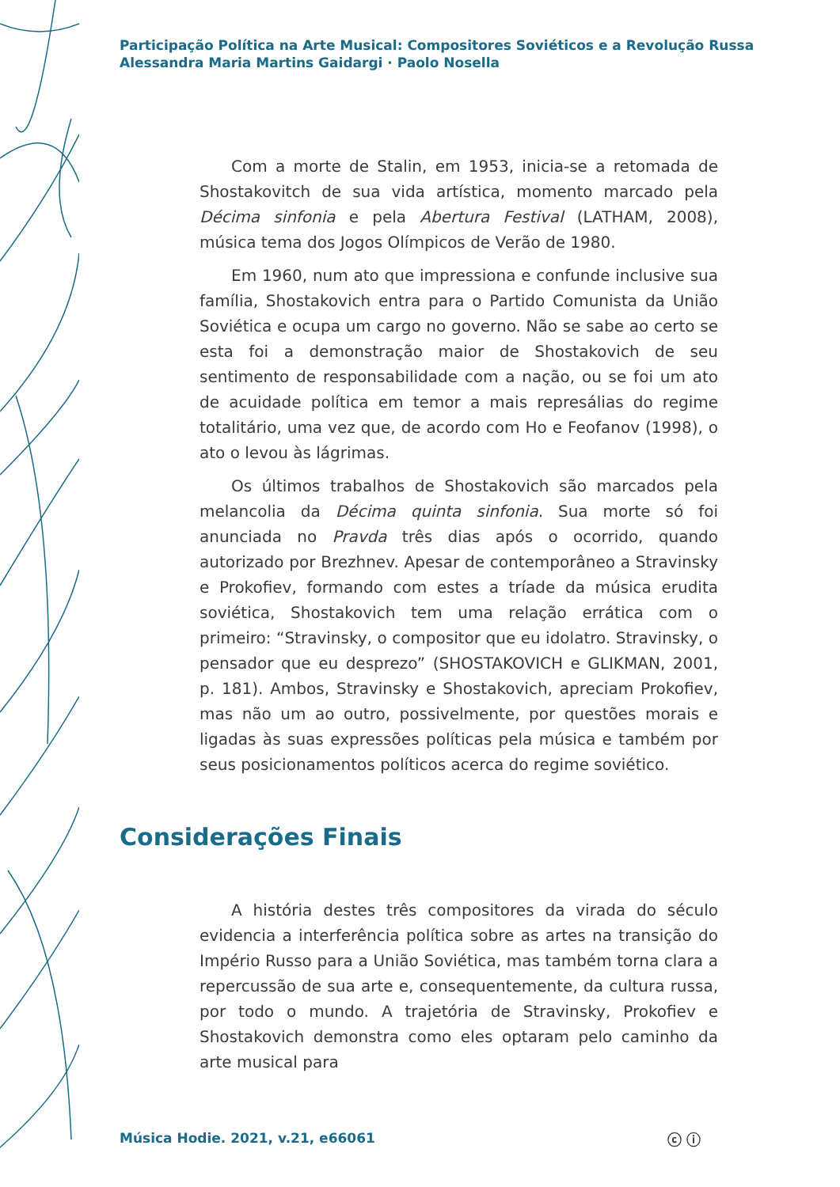Participação Política na Arte Musical: Compositores Soviéticos e a Revolução Russa
Alessandra Maria Martins Gaidargi · Paolo Nosella
Com a morte de Stalin, em 1953, inicia-se a retomada de Shostakovitch de sua vida artística, momento marcado pela Décima sinfonia e pela Abertura Festival (LATHAM, 2008), música tema dos Jogos Olímpicos de Verão de 1980.
Em 1960, num ato que impressiona e confunde inclusive sua família, Shostakovich entra para o Partido Comunista da União Soviética e ocupa um cargo no governo. Não se sabe ao certo se esta foi a demonstração maior de Shostakovich de seu sentimento de responsabilidade com a nação, ou se foi um ato de acuidade política em temor a mais represálias do regime totalitário, uma vez que, de acordo com Ho e Feofanov (1998), o ato o levou às lágrimas.
Os últimos trabalhos de Shostakovich são marcados pela melancolia da Décima quinta sinfonia. Sua morte só foi anunciada no Pravda três dias após o ocorrido, quando autorizado por Brezhnev. Apesar de contemporâneo a Stravinsky e Prokofiev, formando com estes a tríade da música erudita soviética, Shostakovich tem uma relação errática com o primeiro: “Stravinsky, o compositor que eu idolatro. Stravinsky, o pensador que eu desprezo” (SHOSTAKOVICH e GLIKMAN, 2001, p. 181). Ambos, Stravinsky e Shostakovich, apreciam Prokofiev, mas não um ao outro, possivelmente, por questões morais e ligadas às suas expressões políticas pela música e também por seus posicionamentos políticos acerca do regime soviético.
Considerações Finais
A história destes três compositores da virada do século evidencia a interferência política sobre as artes na transição do Império Russo para a União Soviética, mas também torna clara a repercussão de sua arte e, consequentemente, da cultura russa, por todo o mundo. A trajetória de Stravinsky, Prokofiev e Shostakovich demonstra como eles optaram pelo caminho da arte musical para
Música Hodie. 2021, v.21, e66061
ⓒ ⓘ